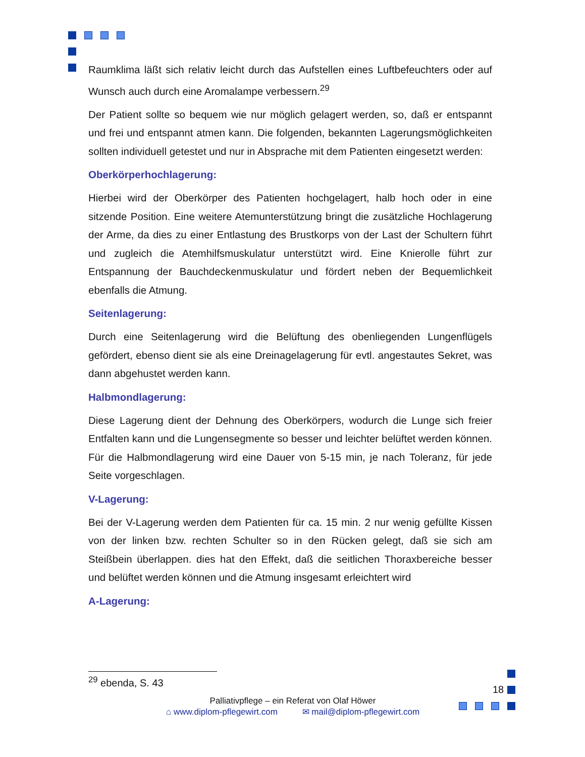Raumklima läßt sich relativ leicht durch das Aufstellen eines Luftbefeuchters oder auf Wunsch auch durch eine Aromalampe verbessern.<sup>29</sup>
Der Patient sollte so bequem wie nur möglich gelagert werden, so, daß er entspannt und frei und entspannt atmen kann. Die folgenden, bekannten Lagerungsmöglichkeiten sollten individuell getestet und nur in Absprache mit dem Patienten eingesetzt werden:
Oberkörperhochlagerung:
Hierbei wird der Oberkörper des Patienten hochgelagert, halb hoch oder in eine sitzende Position. Eine weitere Atemunterstützung bringt die zusätzliche Hochlagerung der Arme, da dies zu einer Entlastung des Brustkorps von der Last der Schultern führt und zugleich die Atemhilfsmuskulatur unterstützt wird. Eine Knierolle führt zur Entspannung der Bauchdeckenmuskulatur und fördert neben der Bequemlichkeit ebenfalls die Atmung.
Seitenlagerung:
Durch eine Seitenlagerung wird die Belüftung des obenliegenden Lungenflügels gefördert, ebenso dient sie als eine Dreinagelagerung für evtl. angestautes Sekret, was dann abgehustet werden kann.
Halbmondlagerung:
Diese Lagerung dient der Dehnung des Oberkörpers, wodurch die Lunge sich freier Entfalten kann und die Lungensegmente so besser und leichter belüftet werden können. Für die Halbmondlagerung wird eine Dauer von 5-15 min, je nach Toleranz, für jede Seite vorgeschlagen.
V-Lagerung:
Bei der V-Lagerung werden dem Patienten für ca. 15 min. 2 nur wenig gefüllte Kissen von der linken bzw. rechten Schulter so in den Rücken gelegt, daß sie sich am Steißbein überlappen. dies hat den Effekt, daß die seitlichen Thoraxbereiche besser und belüftet werden können und die Atmung insgesamt erleichtert wird
A-Lagerung:
<sup>29</sup> ebenda, S. 43
18
Palliativpflege – ein Referat von Olaf Höwer
⌂ www.diplom-pflegewirt.com ✉ mail@diplom-pflegewirt.com